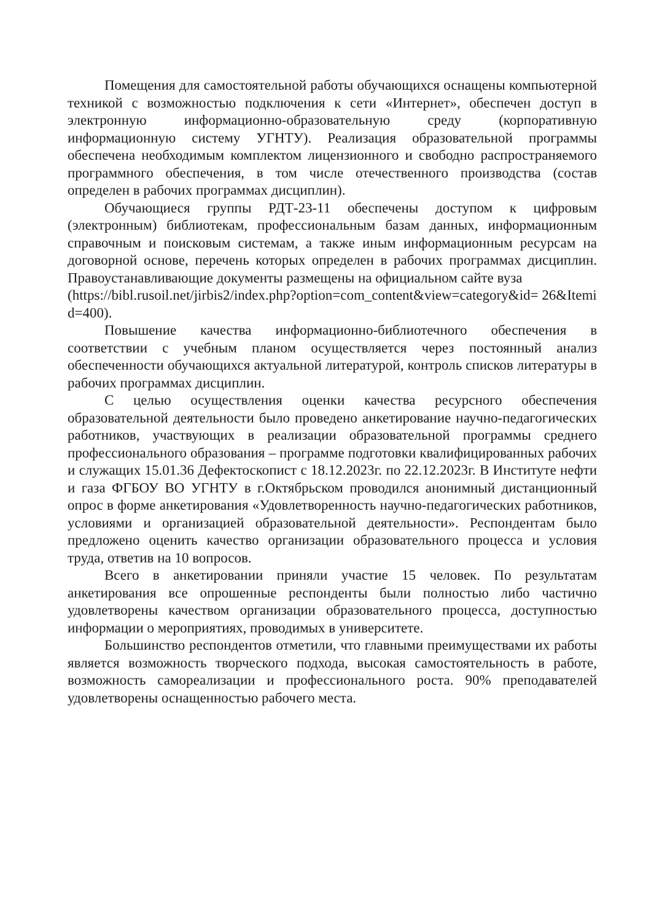Помещения для самостоятельной работы обучающихся оснащены компьютерной техникой с возможностью подключения к сети «Интернет», обеспечен доступ в электронную информационно-образовательную среду (корпоративную информационную систему УГНТУ). Реализация образовательной программы обеспечена необходимым комплектом лицензионного и свободно распространяемого программного обеспечения, в том числе отечественного производства (состав определен в рабочих программах дисциплин).
Обучающиеся группы РДТ-23-11 обеспечены доступом к цифровым (электронным) библиотекам, профессиональным базам данных, информационным справочным и поисковым системам, а также иным информационным ресурсам на договорной основе, перечень которых определен в рабочих программах дисциплин. Правоустанавливающие документы размещены на официальном сайте вуза
(https://bibl.rusoil.net/jirbis2/index.php?option=com_content&view=category&id= 26&Itemid=400).
Повышение качества информационно-библиотечного обеспечения в соответствии с учебным планом осуществляется через постоянный анализ обеспеченности обучающихся актуальной литературой, контроль списков литературы в рабочих программах дисциплин.
С целью осуществления оценки качества ресурсного обеспечения образовательной деятельности было проведено анкетирование научно-педагогических работников, участвующих в реализации образовательной программы среднего профессионального образования – программе подготовки квалифицированных рабочих и служащих 15.01.36 Дефектоскопист с 18.12.2023г. по 22.12.2023г. В Институте нефти и газа ФГБОУ ВО УГНТУ в г.Октябрьском проводился анонимный дистанционный опрос в форме анкетирования «Удовлетворенность научно-педагогических работников, условиями и организацией образовательной деятельности». Респондентам было предложено оценить качество организации образовательного процесса и условия труда, ответив на 10 вопросов.
Всего в анкетировании приняли участие 15 человек. По результатам анкетирования все опрошенные респонденты были полностью либо частично удовлетворены качеством организации образовательного процесса, доступностью информации о мероприятиях, проводимых в университете.
Большинство респондентов отметили, что главными преимуществами их работы является возможность творческого подхода, высокая самостоятельность в работе, возможность самореализации и профессионального роста. 90% преподавателей удовлетворены оснащенностью рабочего места.